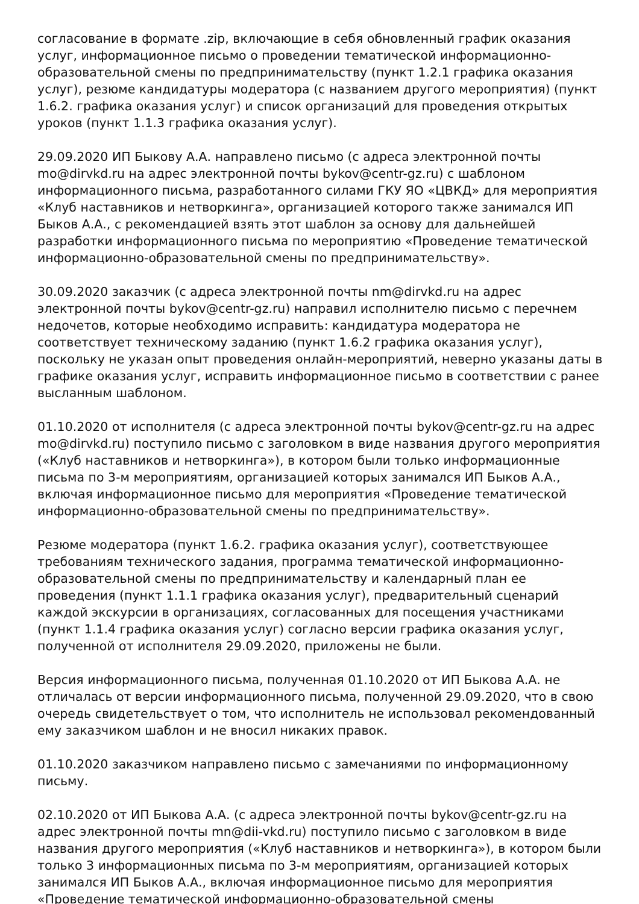согласование в формате .zip, включающие в себя обновленный график оказания услуг, информационное письмо о проведении тематической информационно-образовательной смены по предпринимательству (пункт 1.2.1 графика оказания услуг), резюме кандидатуры модератора (с названием другого мероприятия) (пункт 1.6.2. графика оказания услуг) и список организаций для проведения открытых уроков (пункт 1.1.3 графика оказания услуг).
29.09.2020 ИП Быкову А.А. направлено письмо (с адреса электронной почты mo@dirvkd.ru на адрес электронной почты bykov@centr-gz.ru) с шаблоном информационного письма, разработанного силами ГКУ ЯО «ЦВКД» для мероприятия «Клуб наставников и нетворкинга», организацией которого также занимался ИП Быков А.А., с рекомендацией взять этот шаблон за основу для дальнейшей разработки информационного письма по мероприятию «Проведение тематической информационно-образовательной смены по предпринимательству».
30.09.2020 заказчик (с адреса электронной почты nm@dirvkd.ru на адрес электронной почты bykov@centr-gz.ru) направил исполнителю письмо с перечнем недочетов, которые необходимо исправить: кандидатура модератора не соответствует техническому заданию (пункт 1.6.2 графика оказания услуг), поскольку не указан опыт проведения онлайн-мероприятий, неверно указаны даты в графике оказания услуг, исправить информационное письмо в соответствии с ранее высланным шаблоном.
01.10.2020 от исполнителя (с адреса электронной почты bykov@centr-gz.ru на адрес mo@dirvkd.ru) поступило письмо с заголовком в виде названия другого мероприятия («Клуб наставников и нетворкинга»), в котором были только информационные письма по 3-м мероприятиям, организацией которых занимался ИП Быков А.А., включая информационное письмо для мероприятия «Проведение тематической информационно-образовательной смены по предпринимательству».
Резюме модератора (пункт 1.6.2. графика оказания услуг), соответствующее требованиям технического задания, программа тематической информационно-образовательной смены по предпринимательству и календарный план ее проведения (пункт 1.1.1 графика оказания услуг), предварительный сценарий каждой экскурсии в организациях, согласованных для посещения участниками (пункт 1.1.4 графика оказания услуг) согласно версии графика оказания услуг, полученной от исполнителя 29.09.2020, приложены не были.
Версия информационного письма, полученная 01.10.2020 от ИП Быкова А.А. не отличалась от версии информационного письма, полученной 29.09.2020, что в свою очередь свидетельствует о том, что исполнитель не использовал рекомендованный ему заказчиком шаблон и не вносил никаких правок.
01.10.2020 заказчиком направлено письмо с замечаниями по информационному письму.
02.10.2020 от ИП Быкова А.А. (с адреса электронной почты bykov@centr-gz.ru на адрес электронной почты mn@dii-vkd.ru) поступило письмо с заголовком в виде названия другого мероприятия («Клуб наставников и нетворкинга»), в котором были только 3 информационных письма по 3-м мероприятиям, организацией которых занимался ИП Быков А.А., включая информационное письмо для мероприятия «Проведение тематической информационно-образовательной смены